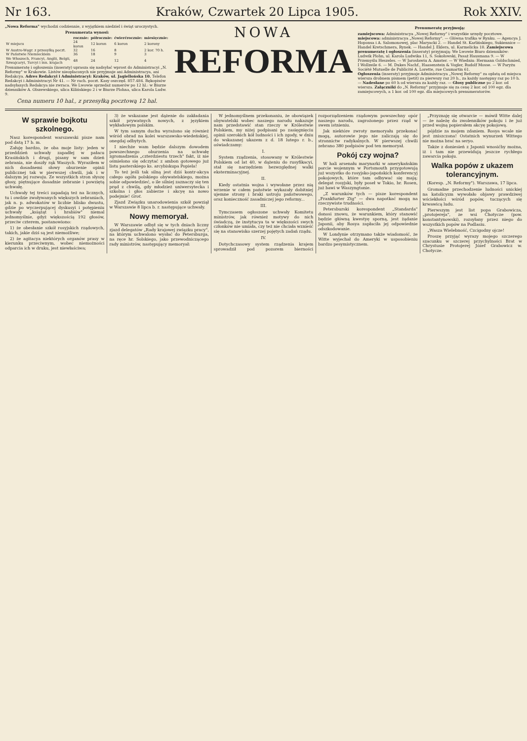Nr 163. Kraków, Czwartek 20 Lipca 1905. Rok XXIV.
„Nowa Reforma" wychodzi codziennie, z wyjątkiem niedziel i świąt uroczystych.
Prenumerata wynosi:
| | rocznie: | półrocznie: | ćwierćrocznie: | miesięcznie: |
| --- | --- | --- | --- | --- |
| W miejscu | 24 koron | 12 koron | 6 koron | 2 korony |
| W Austro-Węgr. z przesyłką poczt. | 32 | 16 | 8 | 2 kor. 70 h. |
| W Państwie Niemieckiem | 36 | 18 | 9 | 3 |
| We Włoszech, Francyi, Anglii, Belgii, Szwajcaryi, Turcyi i inn. krajach | 48 | 24 | 12 | 4 |
Prenumeratę i ogłoszenia (inseraty) uprasza się nadsyłać wprost do Administracyi „N. Reformy" w Krakowie. Listów nieopłaconych nie przyjmuje ani Administracya, ani Redakcya. Adres Redakcyi i Administracyi: Kraków, ul. Jagiellońska 10. Telefon Redakcyi i Administracyi Nr 41. — Nr rach. poczt. Kasy oszczęd. 857.484. Rękopisów nadsyłanych Redakcya nie zwraca. We Lwowie sprzedaż numerów po 12 hl.: w Biurze dzienników A. Olszewskiego, ulica Kilińskiego 2 i w Biurze Plohna, ulica Karola Ludw. 9.
Cena numeru 10 hal., z przesyłką pocztową 12 hal.
NOWA
REFORMA
Prenumeratę przyjmują:
zamiejscowa: Administracya „Nowej Reformy" i wszystkie urzędy pocztowe. miejscowa: administracya „Nowej Reformy". — Główna trafika w Rynku. — Agencya J. Hoponsa i A. Salomonowej, plac Maryacki 2. — Handel St. Karlińskiego, Sukiennice — Handel Kretschmera, Rynek. — Handel J. Eklera, ul. Karmelicka 18. Zamiejscowa prenumeratę i ogłoszenia (inseraty) przyjmują: We Lwowie Biuro dzienników: Ludwik Plohn, ul. Karola Ludwika 11, S. Sokołowski, Pasaż Hausmana 9. — W Przemyślu Heszeles. — W Jarosławiu A. Amster. — W Wiedniu: Hermann Goldschmied, I Wollzeile 6. — M. Dukes Nachf., Haasenstein & Vogler, Rudolf Mosse. — W Paryżu Société Mutuelle de Publicité A. Lorette, rue Caumartin 61.
Ogłoszenia (inseraty) przyjmuje Administracya „Nowej Reformy" za opłatą od miejsca wiersza drobnem pismem (petit) za pierwszy raz 20 h., za każdy następny raz po 10 h. — Nadesłane po 60 h od wiersza za każdy raz. — Głosy publiczne po 2 kor. od wiersza. Załączniki do „N. Reformy" przyjmuje się za cenę 2 kor. od 100 egz. dla zamiejscowych, a 1 kor. od 100 egz. dla miejscowych prenumeratorów.
W sprawie bojkotu szkolnego.
Nasz korespondent warszawski pisze nam pod datą 17 b. m.
Załuję bardzo, że oba moje listy: jeden w przeddzień uchwały zapadłej w pałacu Krasińskich i drugi, pisany w sam dzień zebrania, nie doszły rąk Waszych. Wyraziłem w nich dosadnemi słowy oburzenie opinii publicznej tak w pierwszej chwili, jak i w dalszym jej rozwoju. Ze wszystkich stron słyszę głosy, piętnujące dosadnie zebranie i powziętą uchwałę.
Uchwały tej treści zapadają też na licznych, tu i owdzie zwoływanych większych zebraniach, jak n. p. adwokatów w liczbie blisko dwustu, gdzie po wyczerpującej dyskusyi i potępieniu uchwały „książąt i hrabiów" niemal jednomyślnie, gdyż większością 192 głosów, przeciw czterem, postanowiono:
1) że obesłanie szkół rosyjskich rządowych, takich, jakie dziś są jest niemożliwe;
2) że agitacya niektórych organów prasy w kierunku przeciwnym, wobec niemożności odparcia ich w druku, jest niewłaściwa;
3) że wskazane jest dążenie do zakładania szkół prywatnych nowych, z językiem wykładowym polskim.
W tym samym duchu wyrażono się również wśród obrad na kolei warszawsko-wiedeńskiej, onegdaj odbytych.
I niechże wam będzie dalszym dowodem powszechnego oburzenia na uchwałę zgromadzenia „czterdziestu trzech" fakt, iż nie ośmielono się odczytać z ambon gotowego już listu pasterskiego ks. arcybiskupa Popiela!
To też jeśli tak silną jest dziś kontr-akcya całego ogółu polskiego obywatelskiego, można sobie odpowiedzieć, o ile silniej zaznaczy się ten prąd z chwilą, gdy młodzież uniwersytecka i szkolna i głos zabierze i akcyę na nowo podejmie! Grot.
Zjazd Związku unarodowienia szkół powziął w Warszawie 8 lipca b. r. następujące uchwały.
Nowy memoryał.
W Warszawie odbył się w tych dniach liczny zjazd delegatów „Rady krajowej związku pracy", na którym uchwalono wysłać do Petersburga, na ręce hr. Solskiego, jako przewodniczącego rady ministrów, następujący memoryał:
W jednomyślnem przekonaniu, że obowiązek obywatelski wobec naszego narodu nakazuje nam przedstawić stan rzeczy w Królestwie Polskiem, my niżej podpisani po zasięgnięciu opinii szerokich kół ludności i ich zgody, w dniu do wskazanej ukazem z d. 18 lutego r. b., oświadczamy:
I.
System rządzenia, stosowany w Królestwie Polskiem od lat 40, w dążeniu do rusyfikacyi, stał się narzędziem bezwzględnej walki eksterminacyjnej.
II.
Kiedy ostatnia wojna i wywołane przez nią wrzenie w całem państwie wykazały dobitniej ujemne strony i braki ustroju państwowego, oraz konieczność zasadniczej jego reformy...
III.
Tymczasem ogłoszone uchwały Komitetu ministrów, jak również motywy do nich świadczą, że instytucya ta w większości swych członków nie umiała, czy też nie chciała wznieść się na stanowisko szerzej pojętych zadań rządu.
IV.
Dotychczasowy system rządzenia krajem sprowadził pod pozorem bierności rozporządzeniem rządowym powszechny opór naszego narodu, zagrożonego przez rząd w swem istnieniu.
Jak niektóre zwroty memoryału przekonać mogą, autorowie jego nie zaliczają się do stronnictw radykalnych. W pierwszej chwili zebrano 380 podpisów pod ten memoryał.
Pokój czy wojna?
W hali arsenału marynarki w amerykańskim porcie wojennym w Portsmouth przygotowują już wszystko do rosyjsko-japońskich konferencyj pokojowych, które tam odbywać się mają; delegat rosyjski, były poseł w Tokio, br. Rosen, już bawi w Waszyngtonie.
„Z warunków tych — pisze korespondent „Frankfurter Ztg" — dwa napotkać mogą na rzeczywiste trudności.
Petersburski korespondent „Standarda" donosi znowu, że warunkiem, który stanowić będzie główną kwestyę sporną, jest żądanie Japonii, aby Rosya zapłaciła jej odpowiednie odszkodowanie.
W Londynie otrzymano także wiadomość, że Witte wyjechał do Ameryki w usposobieniu bardzo pesymistycznem.
„Przyznaję się otwarcie — mówił Witte dalej — że należę do zwolenników pokoju i że już przed wojną popierałem akcyę pokojową.
pójdzie za mojem zdaniem. Rosya wcale nie jest zniszczona! Ostatnich wynurzeń Wittego nie można brać na seryo.
Także z doniesień z Japonii wnosićby można, iż i tam nie przewidują jeszcze rychłego zawarcia pokoju.
Walka popów z ukazem tolerancyjnym.
(Koresp. „N. Reformy"). Warszawa, 17 lipca.
Gromadne przechodzenie ludności unickiej na katolicyzm wywołało objawy prawdziwej wściekłości wśród popów, tuczących się krwawicą ludu.
Pierwszym jest list popa Grabowicza, „protojereja", ze wsi Chotycze (pow. konstantynowski), rozsyłany przez niego do wszystkich popów na Podlasiu.
„Wasza Wielebność, Czcigodny ojcze!
Proszę przyjąć wyrazy mojego szczerego szacunku w szczerej przychylności Brat w Chrystusie Protojerej Józef Grabowicz w. Chotycze.